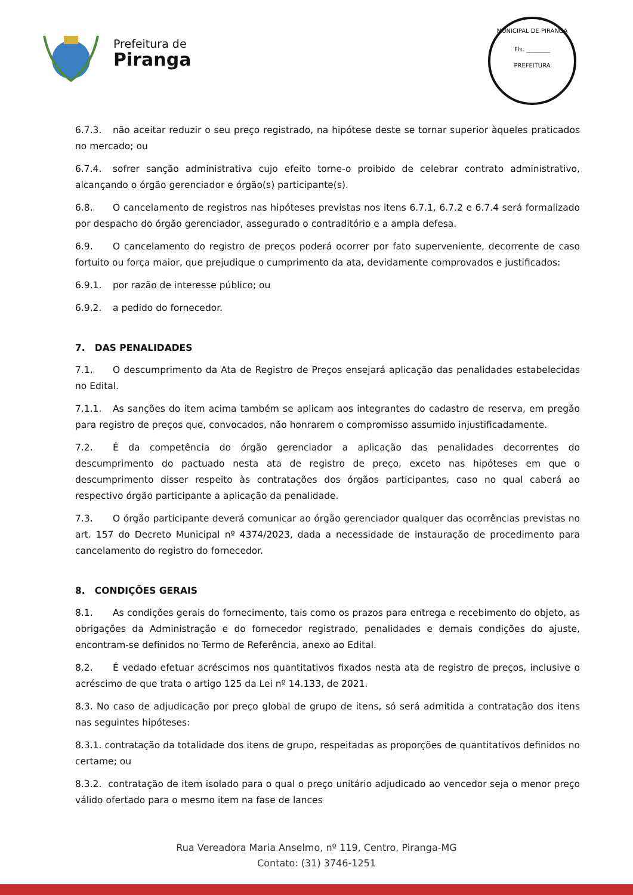Prefeitura de
Piranga
MUNICIPAL DE PIRANGA
Fls. ________
PREFEITURA
6.7.3. não aceitar reduzir o seu preço registrado, na hipótese deste se tornar superior àqueles praticados no mercado; ou
6.7.4. sofrer sanção administrativa cujo efeito torne-o proibido de celebrar contrato administrativo, alcançando o órgão gerenciador e órgão(s) participante(s).
6.8. O cancelamento de registros nas hipóteses previstas nos itens 6.7.1, 6.7.2 e 6.7.4 será formalizado por despacho do órgão gerenciador, assegurado o contraditório e a ampla defesa.
6.9. O cancelamento do registro de preços poderá ocorrer por fato superveniente, decorrente de caso fortuito ou força maior, que prejudique o cumprimento da ata, devidamente comprovados e justificados:
6.9.1. por razão de interesse público; ou
6.9.2. a pedido do fornecedor.
7. DAS PENALIDADES
7.1. O descumprimento da Ata de Registro de Preços ensejará aplicação das penalidades estabelecidas no Edital.
7.1.1. As sanções do item acima também se aplicam aos integrantes do cadastro de reserva, em pregão para registro de preços que, convocados, não honrarem o compromisso assumido injustificadamente.
7.2. É da competência do órgão gerenciador a aplicação das penalidades decorrentes do descumprimento do pactuado nesta ata de registro de preço, exceto nas hipóteses em que o descumprimento disser respeito às contratações dos órgãos participantes, caso no qual caberá ao respectivo órgão participante a aplicação da penalidade.
7.3. O órgão participante deverá comunicar ao órgão gerenciador qualquer das ocorrências previstas no art. 157 do Decreto Municipal nº 4374/2023, dada a necessidade de instauração de procedimento para cancelamento do registro do fornecedor.
8. CONDIÇÕES GERAIS
8.1. As condições gerais do fornecimento, tais como os prazos para entrega e recebimento do objeto, as obrigações da Administração e do fornecedor registrado, penalidades e demais condições do ajuste, encontram-se definidos no Termo de Referência, anexo ao Edital.
8.2. É vedado efetuar acréscimos nos quantitativos fixados nesta ata de registro de preços, inclusive o acréscimo de que trata o artigo 125 da Lei nº 14.133, de 2021.
8.3. No caso de adjudicação por preço global de grupo de itens, só será admitida a contratação dos itens nas seguintes hipóteses:
8.3.1. contratação da totalidade dos itens de grupo, respeitadas as proporções de quantitativos definidos no certame; ou
8.3.2. contratação de item isolado para o qual o preço unitário adjudicado ao vencedor seja o menor preço válido ofertado para o mesmo item na fase de lances
Rua Vereadora Maria Anselmo, nº 119, Centro, Piranga-MG
Contato: (31) 3746-1251